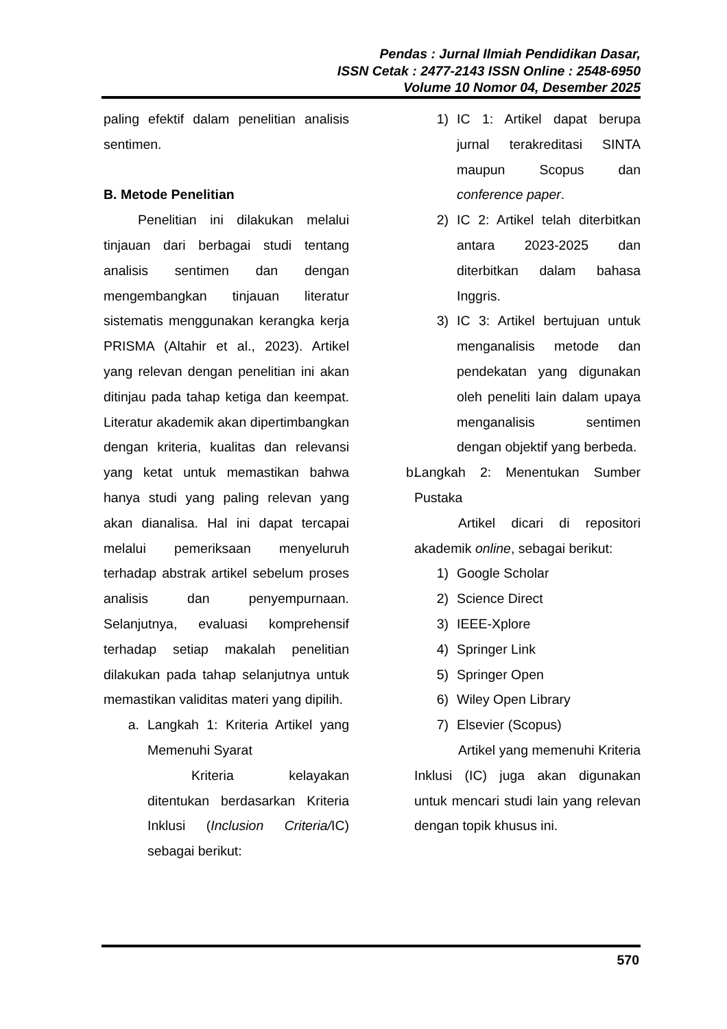Pendas : Jurnal Ilmiah Pendidikan Dasar,
ISSN Cetak : 2477-2143 ISSN Online : 2548-6950
Volume 10 Nomor 04, Desember 2025
paling efektif dalam penelitian analisis sentimen.
B. Metode Penelitian
Penelitian ini dilakukan melalui tinjauan dari berbagai studi tentang analisis sentimen dan dengan mengembangkan tinjauan literatur sistematis menggunakan kerangka kerja PRISMA (Altahir et al., 2023). Artikel yang relevan dengan penelitian ini akan ditinjau pada tahap ketiga dan keempat. Literatur akademik akan dipertimbangkan dengan kriteria, kualitas dan relevansi yang ketat untuk memastikan bahwa hanya studi yang paling relevan yang akan dianalisa. Hal ini dapat tercapai melalui pemeriksaan menyeluruh terhadap abstrak artikel sebelum proses analisis dan penyempurnaan. Selanjutnya, evaluasi komprehensif terhadap setiap makalah penelitian dilakukan pada tahap selanjutnya untuk memastikan validitas materi yang dipilih.
a. Langkah 1: Kriteria Artikel yang Memenuhi Syarat
Kriteria kelayakan ditentukan berdasarkan Kriteria Inklusi (Inclusion Criteria/IC) sebagai berikut:
1) IC 1: Artikel dapat berupa jurnal terakreditasi SINTA maupun Scopus dan conference paper.
2) IC 2: Artikel telah diterbitkan antara 2023-2025 dan diterbitkan dalam bahasa Inggris.
3) IC 3: Artikel bertujuan untuk menganalisis metode dan pendekatan yang digunakan oleh peneliti lain dalam upaya menganalisis sentimen dengan objektif yang berbeda.
b. Langkah 2: Menentukan Sumber Pustaka
Artikel dicari di repositori akademik online, sebagai berikut:
1) Google Scholar
2) Science Direct
3) IEEE-Xplore
4) Springer Link
5) Springer Open
6) Wiley Open Library
7) Elsevier (Scopus)
Artikel yang memenuhi Kriteria Inklusi (IC) juga akan digunakan untuk mencari studi lain yang relevan dengan topik khusus ini.
570